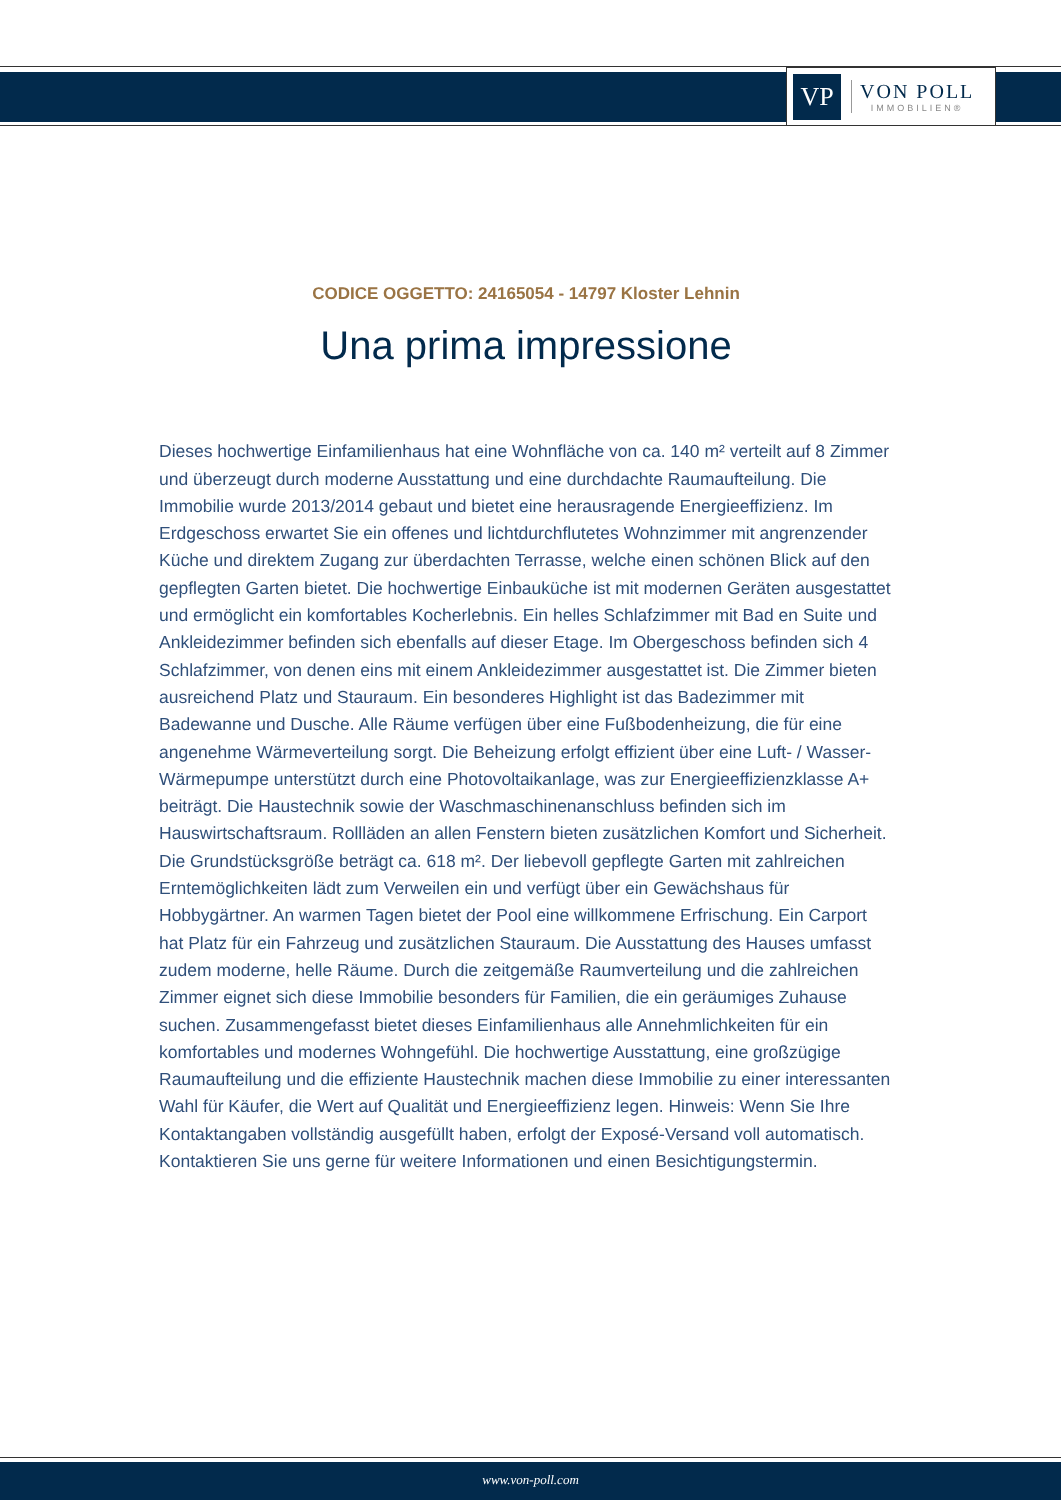VP
VON POLL
IMMOBILIEN®
CODICE OGGETTO: 24165054 - 14797 Kloster Lehnin
Una prima impressione
Dieses hochwertige Einfamilienhaus hat eine Wohnfläche von ca. 140 m² verteilt auf 8 Zimmer und überzeugt durch moderne Ausstattung und eine durchdachte Raumaufteilung. Die Immobilie wurde 2013/2014 gebaut und bietet eine herausragende Energieeffizienz. Im Erdgeschoss erwartet Sie ein offenes und lichtdurchflutetes Wohnzimmer mit angrenzender Küche und direktem Zugang zur überdachten Terrasse, welche einen schönen Blick auf den gepflegten Garten bietet. Die hochwertige Einbauküche ist mit modernen Geräten ausgestattet und ermöglicht ein komfortables Kocherlebnis. Ein helles Schlafzimmer mit Bad en Suite und Ankleidezimmer befinden sich ebenfalls auf dieser Etage. Im Obergeschoss befinden sich 4 Schlafzimmer, von denen eins mit einem Ankleidezimmer ausgestattet ist. Die Zimmer bieten ausreichend Platz und Stauraum. Ein besonderes Highlight ist das Badezimmer mit Badewanne und Dusche. Alle Räume verfügen über eine Fußbodenheizung, die für eine angenehme Wärmeverteilung sorgt. Die Beheizung erfolgt effizient über eine Luft- / Wasser-Wärmepumpe unterstützt durch eine Photovoltaikanlage, was zur Energieeffizienzklasse A+ beiträgt. Die Haustechnik sowie der Waschmaschinenanschluss befinden sich im Hauswirtschaftsraum. Rollläden an allen Fenstern bieten zusätzlichen Komfort und Sicherheit. Die Grundstücksgröße beträgt ca. 618 m². Der liebevoll gepflegte Garten mit zahlreichen Erntemöglichkeiten lädt zum Verweilen ein und verfügt über ein Gewächshaus für Hobbygärtner. An warmen Tagen bietet der Pool eine willkommene Erfrischung. Ein Carport hat Platz für ein Fahrzeug und zusätzlichen Stauraum. Die Ausstattung des Hauses umfasst zudem moderne, helle Räume. Durch die zeitgemäße Raumverteilung und die zahlreichen Zimmer eignet sich diese Immobilie besonders für Familien, die ein geräumiges Zuhause suchen. Zusammengefasst bietet dieses Einfamilienhaus alle Annehmlichkeiten für ein komfortables und modernes Wohngefühl. Die hochwertige Ausstattung, eine großzügige Raumaufteilung und die effiziente Haustechnik machen diese Immobilie zu einer interessanten Wahl für Käufer, die Wert auf Qualität und Energieeffizienz legen. Hinweis: Wenn Sie Ihre Kontaktangaben vollständig ausgefüllt haben, erfolgt der Exposé-Versand voll automatisch. Kontaktieren Sie uns gerne für weitere Informationen und einen Besichtigungstermin.
www.von-poll.com